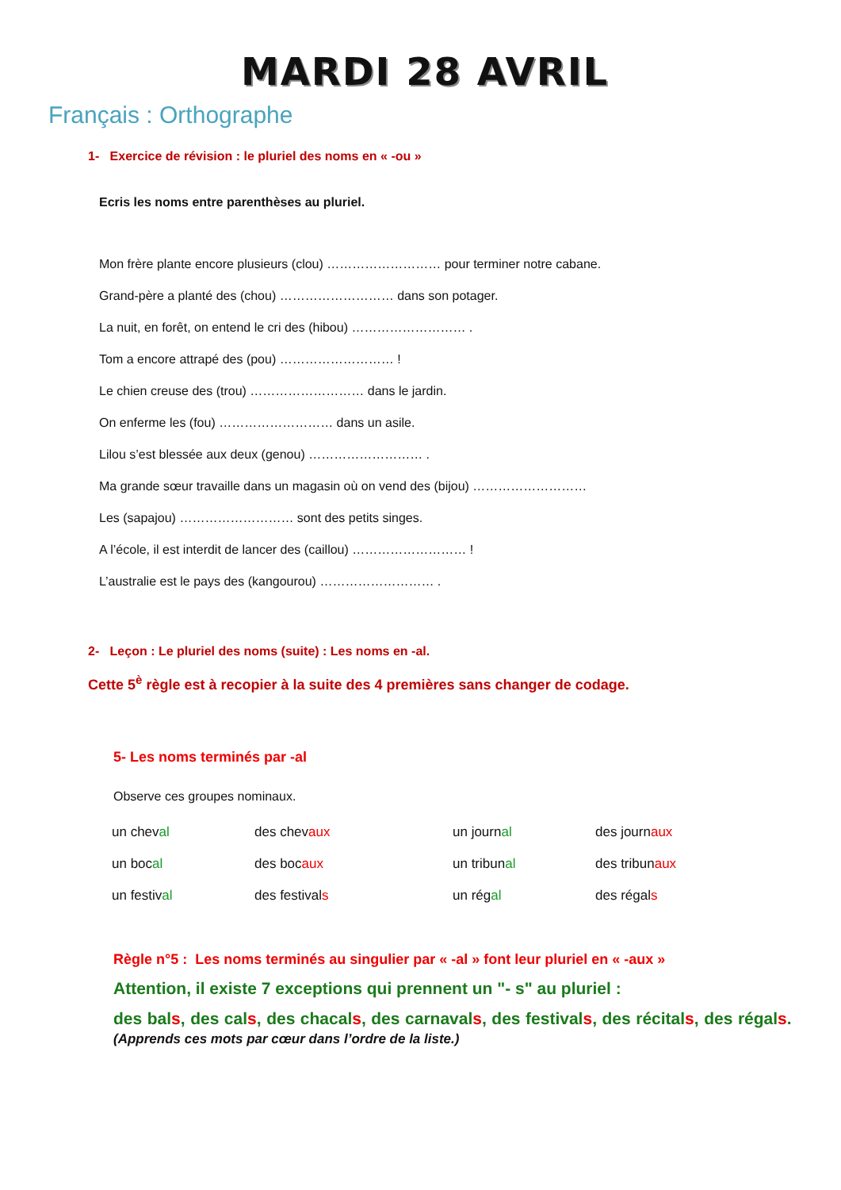MARDI 28 AVRIL
Français : Orthographe
1- Exercice de révision : le pluriel des noms en « -ou »
Ecris les noms entre parenthèses au pluriel.
Mon frère plante encore plusieurs (clou) ……………………… pour terminer notre cabane.
Grand-père a planté des (chou) ……………………… dans son potager.
La nuit, en forêt, on entend le cri des (hibou) ……………………… .
Tom a encore attrapé des (pou) ……………………… !
Le chien creuse des (trou) ……………………… dans le jardin.
On enferme les (fou) ……………………… dans un asile.
Lilou s’est blessée aux deux (genou) ……………………… .
Ma grande sœur travaille dans un magasin où on vend des (bijou) ………………………
Les (sapajou) ……………………… sont des petits singes.
A l’école, il est interdit de lancer des (caillou) ……………………… !
L’australie est le pays des (kangourou) ……………………… .
2- Leçon : Le pluriel des noms (suite) : Les noms en -al.
Cette 5<sup>è</sup> règle est à recopier à la suite des 4 premières sans changer de codage.
5- Les noms terminés par -al
Observe ces groupes nominaux.
| un chev al | des chev aux | un journ al | des journ aux |
| un boc al | des boc aux | un tribun al | des tribun aux |
| un festiv al | des festival s | un rég al | des régal s |
Règle n°5 : Les noms terminés au singulier par « -al » font leur pluriel en « -aux »
Attention, il existe 7 exceptions qui prennent un "- s" au pluriel :
des bals, des cals, des chacals, des carnavals, des festivals, des récitals, des régals. (Apprends ces mots par cœur dans l’ordre de la liste.)